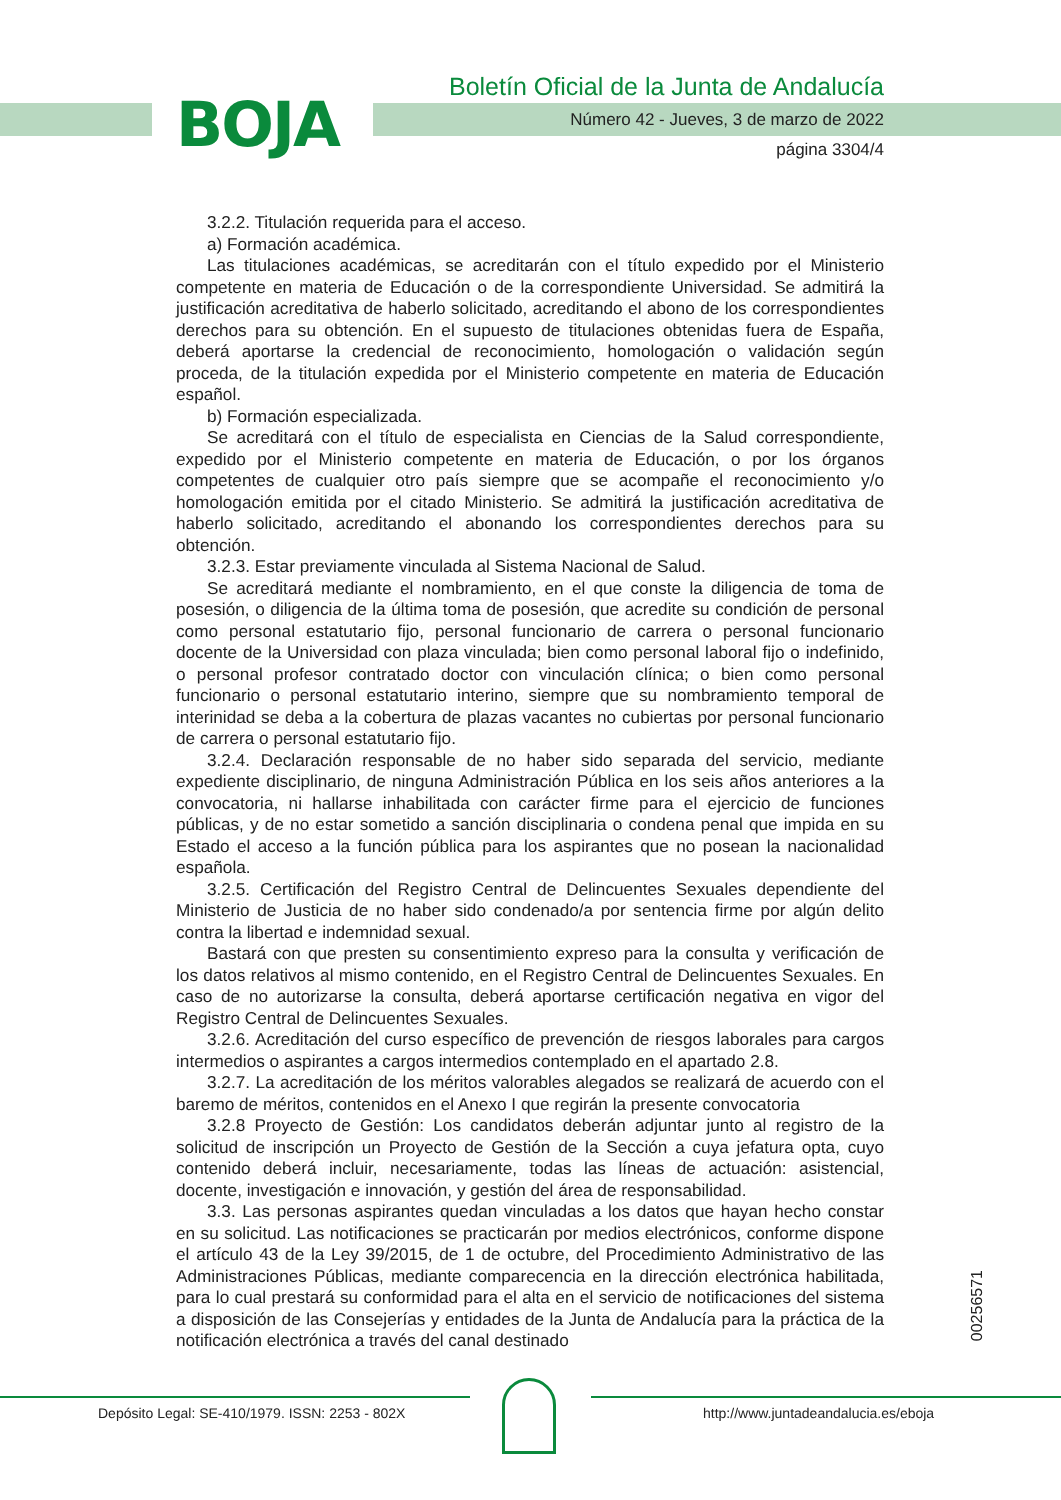BOJA
Boletín Oficial de la Junta de Andalucía
Número 42 - Jueves, 3 de marzo de 2022
página 3304/4
3.2.2. Titulación requerida para el acceso.
a) Formación académica.
Las titulaciones académicas, se acreditarán con el título expedido por el Ministerio competente en materia de Educación o de la correspondiente Universidad. Se admitirá la justificación acreditativa de haberlo solicitado, acreditando el abono de los correspondientes derechos para su obtención. En el supuesto de titulaciones obtenidas fuera de España, deberá aportarse la credencial de reconocimiento, homologación o validación según proceda, de la titulación expedida por el Ministerio competente en materia de Educación español.
b) Formación especializada.
Se acreditará con el título de especialista en Ciencias de la Salud correspondiente, expedido por el Ministerio competente en materia de Educación, o por los órganos competentes de cualquier otro país siempre que se acompañe el reconocimiento y/o homologación emitida por el citado Ministerio. Se admitirá la justificación acreditativa de haberlo solicitado, acreditando el abonando los correspondientes derechos para su obtención.
3.2.3. Estar previamente vinculada al Sistema Nacional de Salud.
Se acreditará mediante el nombramiento, en el que conste la diligencia de toma de posesión, o diligencia de la última toma de posesión, que acredite su condición de personal como personal estatutario fijo, personal funcionario de carrera o personal funcionario docente de la Universidad con plaza vinculada; bien como personal laboral fijo o indefinido, o personal profesor contratado doctor con vinculación clínica; o bien como personal funcionario o personal estatutario interino, siempre que su nombramiento temporal de interinidad se deba a la cobertura de plazas vacantes no cubiertas por personal funcionario de carrera o personal estatutario fijo.
3.2.4. Declaración responsable de no haber sido separada del servicio, mediante expediente disciplinario, de ninguna Administración Pública en los seis años anteriores a la convocatoria, ni hallarse inhabilitada con carácter firme para el ejercicio de funciones públicas, y de no estar sometido a sanción disciplinaria o condena penal que impida en su Estado el acceso a la función pública para los aspirantes que no posean la nacionalidad española.
3.2.5. Certificación del Registro Central de Delincuentes Sexuales dependiente del Ministerio de Justicia de no haber sido condenado/a por sentencia firme por algún delito contra la libertad e indemnidad sexual.
Bastará con que presten su consentimiento expreso para la consulta y verificación de los datos relativos al mismo contenido, en el Registro Central de Delincuentes Sexuales. En caso de no autorizarse la consulta, deberá aportarse certificación negativa en vigor del Registro Central de Delincuentes Sexuales.
3.2.6. Acreditación del curso específico de prevención de riesgos laborales para cargos intermedios o aspirantes a cargos intermedios contemplado en el apartado 2.8.
3.2.7. La acreditación de los méritos valorables alegados se realizará de acuerdo con el baremo de méritos, contenidos en el Anexo I que regirán la presente convocatoria
3.2.8 Proyecto de Gestión: Los candidatos deberán adjuntar junto al registro de la solicitud de inscripción un Proyecto de Gestión de la Sección a cuya jefatura opta, cuyo contenido deberá incluir, necesariamente, todas las líneas de actuación: asistencial, docente, investigación e innovación, y gestión del área de responsabilidad.
3.3. Las personas aspirantes quedan vinculadas a los datos que hayan hecho constar en su solicitud. Las notificaciones se practicarán por medios electrónicos, conforme dispone el artículo 43 de la Ley 39/2015, de 1 de octubre, del Procedimiento Administrativo de las Administraciones Públicas, mediante comparecencia en la dirección electrónica habilitada, para lo cual prestará su conformidad para el alta en el servicio de notificaciones del sistema a disposición de las Consejerías y entidades de la Junta de Andalucía para la práctica de la notificación electrónica a través del canal destinado
00256571
Depósito Legal: SE-410/1979. ISSN: 2253 - 802X
http://www.juntadeandalucia.es/eboja